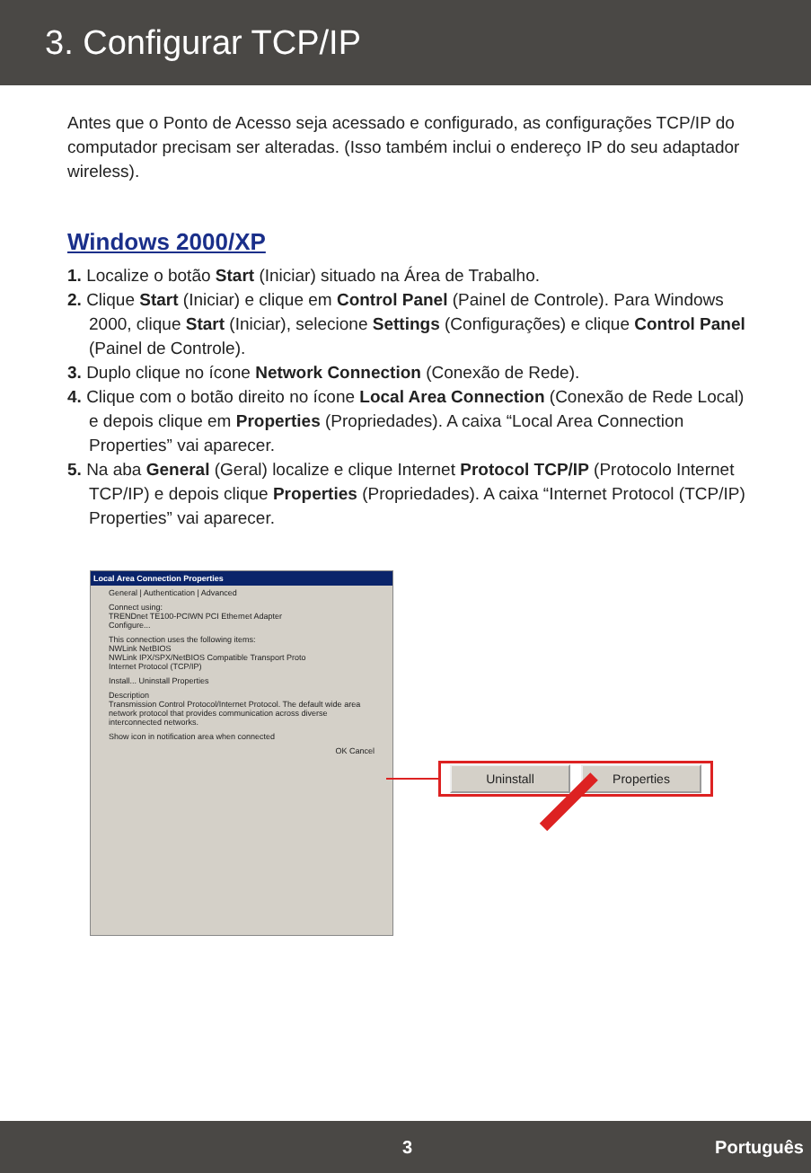3. Configurar TCP/IP
Antes que o Ponto de Acesso seja acessado e configurado, as configurações TCP/IP do computador precisam ser alteradas. (Isso também inclui o endereço IP do seu adaptador wireless).
Windows 2000/XP
1. Localize o botão Start (Iniciar) situado na Área de Trabalho.
2. Clique Start (Iniciar) e clique em Control Panel (Painel de Controle). Para Windows 2000, clique Start (Iniciar), selecione Settings (Configurações) e clique Control Panel (Painel de Controle).
3. Duplo clique no ícone Network Connection (Conexão de Rede).
4. Clique com o botão direito no ícone Local Area Connection (Conexão de Rede Local) e depois clique em Properties (Propriedades). A caixa “Local Area Connection Properties” vai aparecer.
5. Na aba General (Geral) localize e clique Internet Protocol TCP/IP (Protocolo Internet TCP/IP) e depois clique Properties (Propriedades). A caixa “Internet Protocol (TCP/IP) Properties” vai aparecer.
Local Area Connection Properties
General | Authentication | Advanced
Connect using:
TRENDnet TE100-PCIWN PCI Ethernet Adapter
Configure...
This connection uses the following items:
NWLink NetBIOS
NWLink IPX/SPX/NetBIOS Compatible Transport Proto
Internet Protocol (TCP/IP)
Install... Uninstall Properties
Description
Transmission Control Protocol/Internet Protocol. The default wide area network protocol that provides communication across diverse interconnected networks.
Show icon in notification area when connected
OK Cancel
Uninstall Properties
3 Português